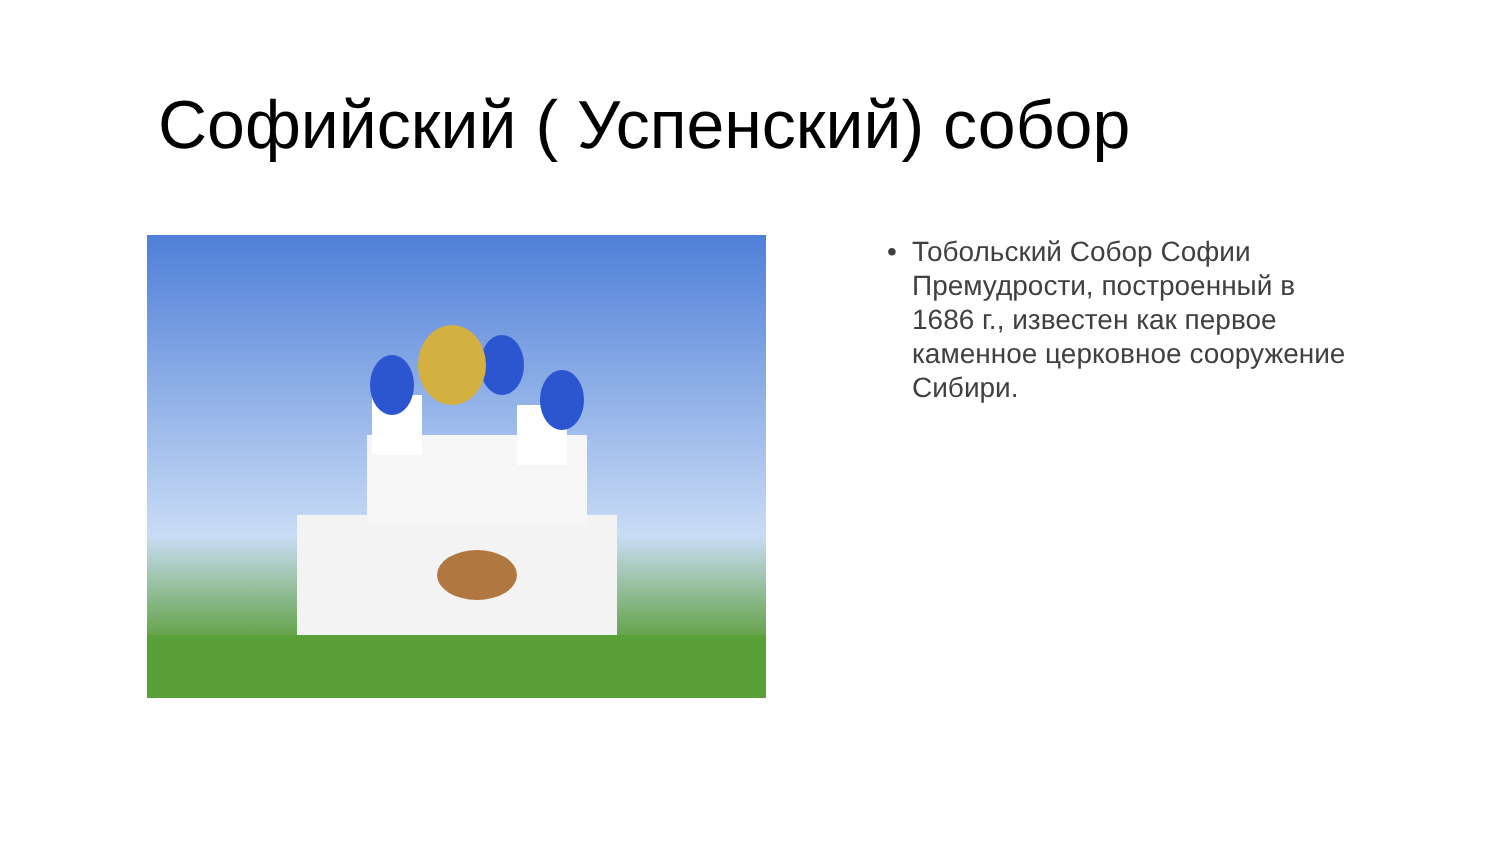Софийский ( Успенский) собор
• Тобольский Собор Софии Премудрости, построенный в 1686 г., известен как первое каменное церковное сооружение Сибири.